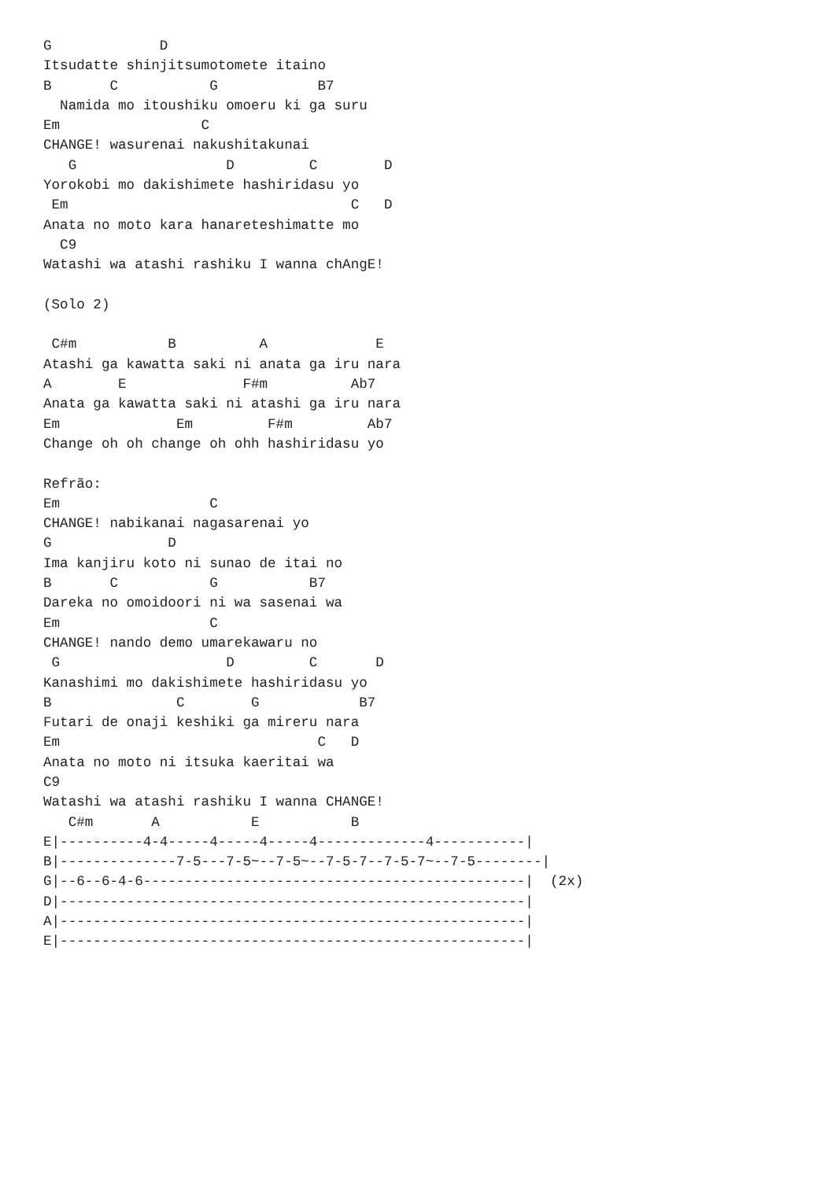G             D
Itsudatte shinjitsumotomete itaino
B       C           G            B7
  Namida mo itoushiku omoeru ki ga suru
Em                 C
CHANGE! wasurenai nakushitakunai
   G                  D         C        D
Yorokobi mo dakishimete hashiridasu yo
 Em                                  C   D
Anata no moto kara hanareteshimatte mo
  C9
Watashi wa atashi rashiku I wanna chAngE!

(Solo 2)

 C#m           B          A             E
Atashi ga kawatta saki ni anata ga iru nara
A        E              F#m          Ab7
Anata ga kawatta saki ni atashi ga iru nara
Em              Em         F#m         Ab7
Change oh oh change oh ohh hashiridasu yo

Refrão:
Em                  C
CHANGE! nabikanai nagasarenai yo
G              D
Ima kanjiru koto ni sunao de itai no
B       C           G           B7
Dareka no omoidoori ni wa sasenai wa
Em                  C
CHANGE! nando demo umarekawaru no
 G                    D         C       D
Kanashimi mo dakishimete hashiridasu yo
B               C        G            B7
Futari de onaji keshiki ga mireru nara
Em                               C   D
Anata no moto ni itsuka kaeritai wa
C9
Watashi wa atashi rashiku I wanna CHANGE!
   C#m       A           E           B
E|----------4-4-----4-----4-----4-------------4-----------|
B|--------------7-5---7-5~--7-5~--7-5-7--7-5-7~--7-5--------|
G|--6--6-4-6----------------------------------------------|  (2x)
D|--------------------------------------------------------|
A|--------------------------------------------------------|
E|--------------------------------------------------------|